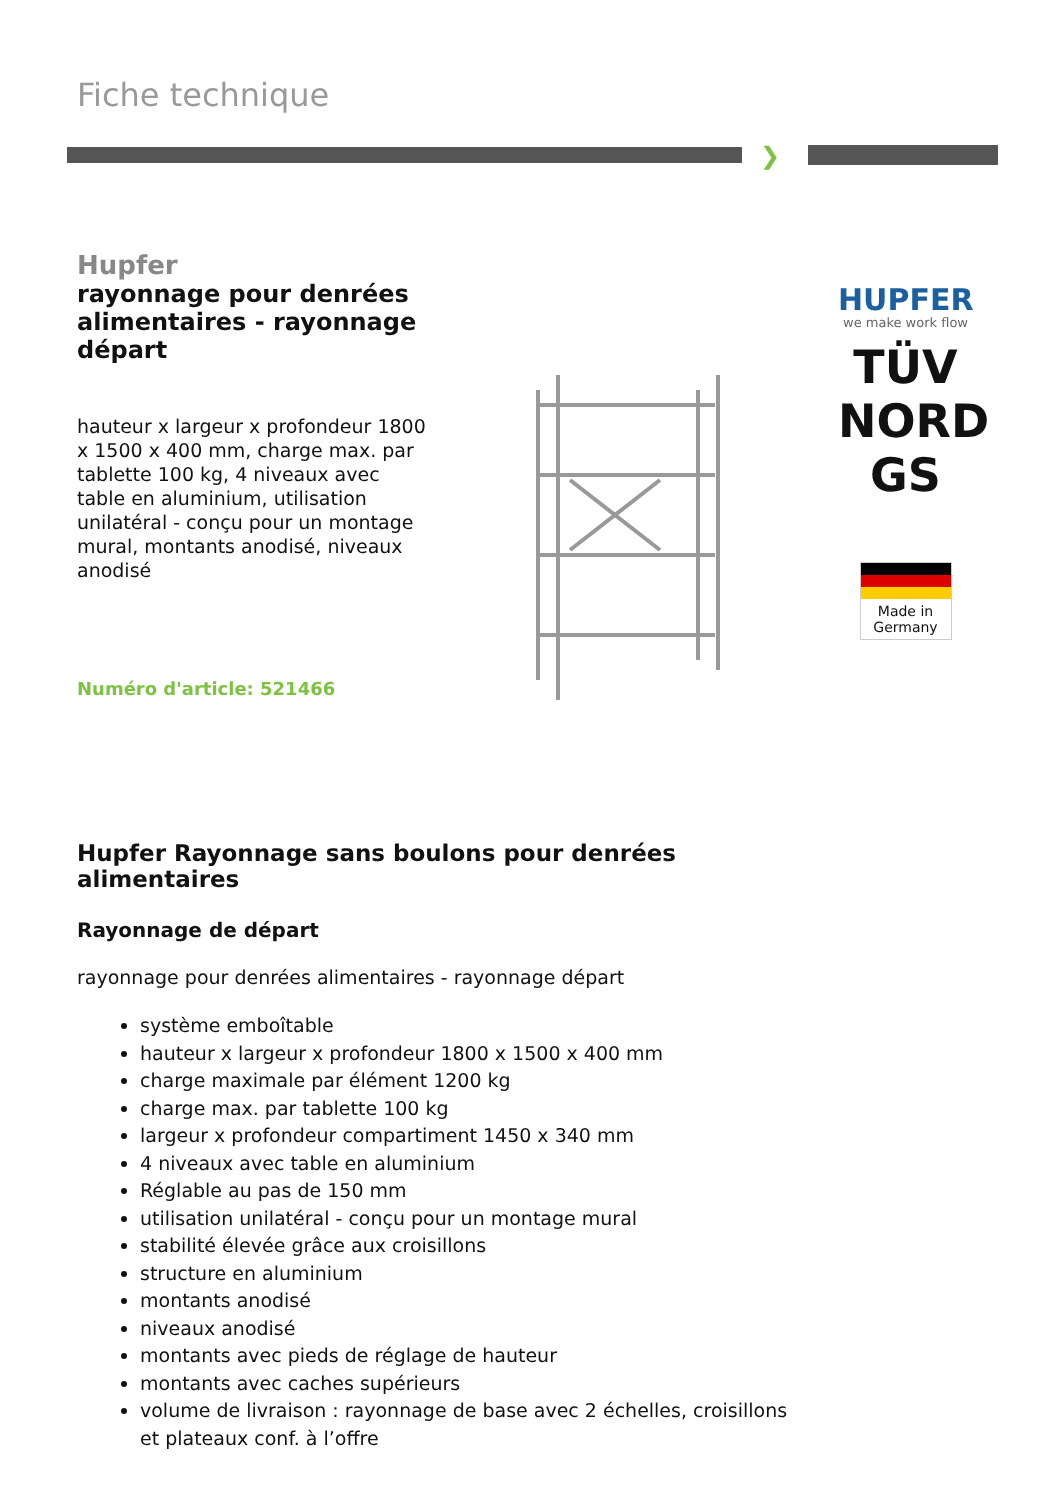Fiche technique
❯
Hupfer
rayonnage pour denrées alimentaires - rayonnage départ
hauteur x largeur x profondeur 1800 x 1500 x 400 mm, charge max. par tablette 100 kg, 4 niveaux avec table en aluminium, utilisation unilatéral - conçu pour un montage mural, montants anodisé, niveaux anodisé
Numéro d'article: 521466
HUPFER
we make work flow
TÜV NORD GS
Made in Germany
Hupfer Rayonnage sans boulons pour denrées alimentaires
Rayonnage de départ
rayonnage pour denrées alimentaires - rayonnage départ
système emboîtable
hauteur x largeur x profondeur 1800 x 1500 x 400 mm
charge maximale par élément 1200 kg
charge max. par tablette 100 kg
largeur x profondeur compartiment 1450 x 340 mm
4 niveaux avec table en aluminium
Réglable au pas de 150 mm
utilisation unilatéral - conçu pour un montage mural
stabilité élevée grâce aux croisillons
structure en aluminium
montants anodisé
niveaux anodisé
montants avec pieds de réglage de hauteur
montants avec caches supérieurs
volume de livraison : rayonnage de base avec 2 échelles, croisillons et plateaux conf. à l’offre